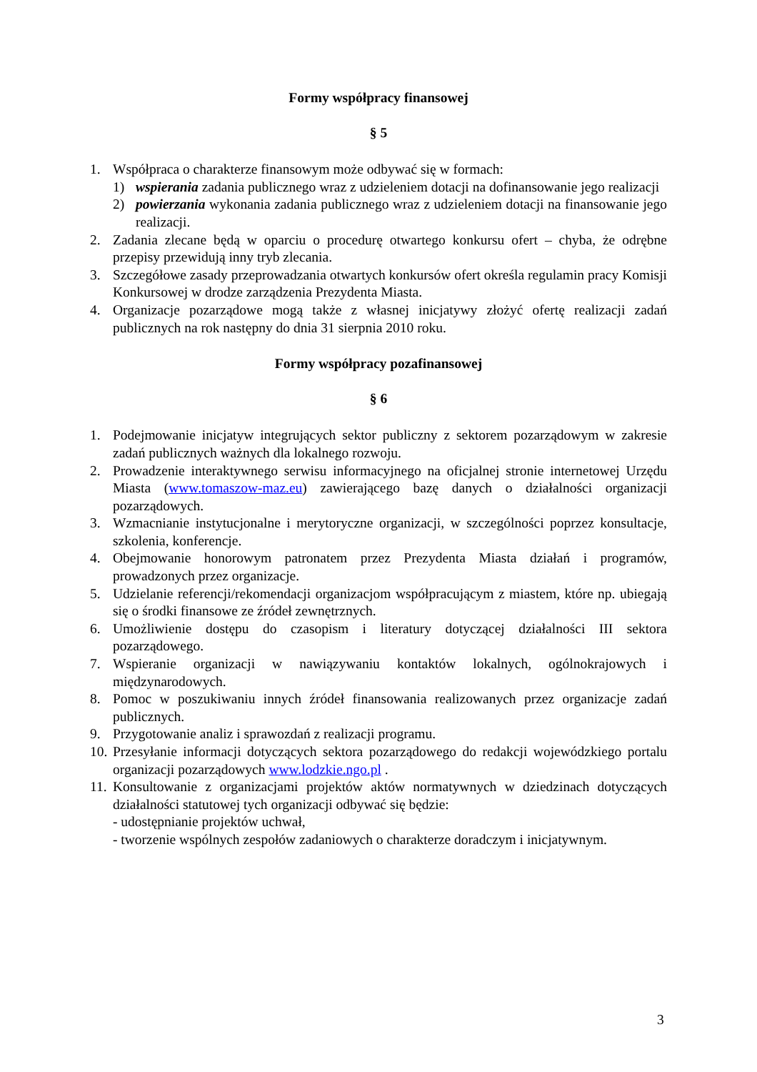Formy współpracy finansowej
§ 5
1. Współpraca o charakterze finansowym może odbywać się w formach:
1) wspierania zadania publicznego wraz z udzieleniem dotacji na dofinansowanie jego realizacji
2) powierzania wykonania zadania publicznego wraz z udzieleniem dotacji na finansowanie jego realizacji.
2. Zadania zlecane będą w oparciu o procedurę otwartego konkursu ofert – chyba, że odrębne przepisy przewidują inny tryb zlecania.
3. Szczegółowe zasady przeprowadzania otwartych konkursów ofert określa regulamin pracy Komisji Konkursowej w drodze zarządzenia Prezydenta Miasta.
4. Organizacje pozarządowe mogą także z własnej inicjatywy złożyć ofertę realizacji zadań publicznych na rok następny do dnia 31 sierpnia 2010 roku.
Formy współpracy pozafinansowej
§ 6
1. Podejmowanie inicjatyw integrujących sektor publiczny z sektorem pozarządowym w zakresie zadań publicznych ważnych dla lokalnego rozwoju.
2. Prowadzenie interaktywnego serwisu informacyjnego na oficjalnej stronie internetowej Urzędu Miasta (www.tomaszow-maz.eu) zawierającego bazę danych o działalności organizacji pozarządowych.
3. Wzmacnianie instytucjonalne i merytoryczne organizacji, w szczególności poprzez konsultacje, szkolenia, konferencje.
4. Obejmowanie honorowym patronatem przez Prezydenta Miasta działań i programów, prowadzonych przez organizacje.
5. Udzielanie referencji/rekomendacji organizacjom współpracującym z miastem, które np. ubiegają się o środki finansowe ze źródeł zewnętrznych.
6. Umożliwienie dostępu do czasopism i literatury dotyczącej działalności III sektora pozarządowego.
7. Wspieranie organizacji w nawiązywaniu kontaktów lokalnych, ogólnokrajowych i międzynarodowych.
8. Pomoc w poszukiwaniu innych źródeł finansowania realizowanych przez organizacje zadań publicznych.
9. Przygotowanie analiz i sprawozdań z realizacji programu.
10. Przesyłanie informacji dotyczących sektora pozarządowego do redakcji wojewódzkiego portalu organizacji pozarządowych www.lodzkie.ngo.pl .
11.
Konsultowanie z organizacjami projektów aktów normatywnych w dziedzinach dotyczących działalności statutowej tych organizacji odbywać się będzie:
- udostępnianie projektów uchwał,
- tworzenie wspólnych zespołów zadaniowych o charakterze doradczym i inicjatywnym.
3